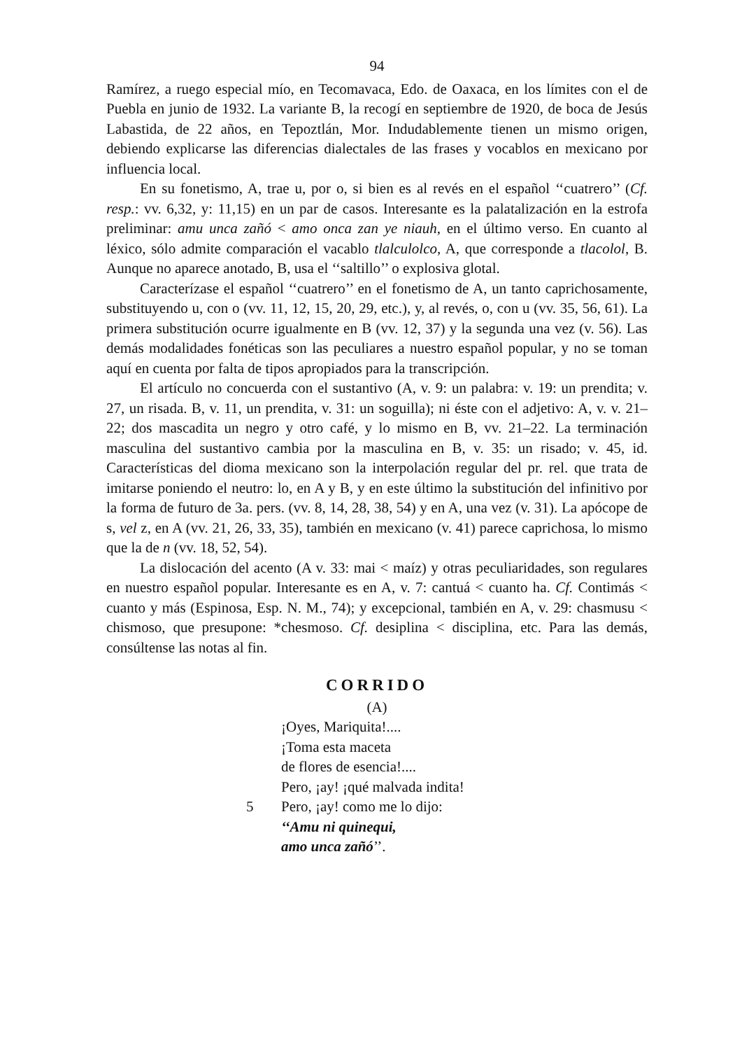94
Ramírez, a ruego especial mío, en Tecomavaca, Edo. de Oaxaca, en los límites con el de Puebla en junio de 1932. La variante B, la recogí en septiembre de 1920, de boca de Jesús Labastida, de 22 años, en Tepoztlán, Mor. Indudablemente tienen un mismo origen, debiendo explicarse las diferencias dialectales de las frases y vocablos en mexicano por influencia local.
En su fonetismo, A, trae u, por o, si bien es al revés en el español ‘‘cuatrero’’ (Cf. resp.: vv. 6,32, y: 11,15) en un par de casos. Interesante es la palatalización en la estrofa preliminar: amu unca zañó < amo onca zan ye niauh, en el último verso. En cuanto al léxico, sólo admite comparación el vacablo tlalculolco, A, que corresponde a tlacolol, B. Aunque no aparece anotado, B, usa el ‘‘saltillo’’ o explosiva glotal.
Caracterízase el español ‘‘cuatrero’’ en el fonetismo de A, un tanto caprichosamente, substituyendo u, con o (vv. 11, 12, 15, 20, 29, etc.), y, al revés, o, con u (vv. 35, 56, 61). La primera substitución ocurre igualmente en B (vv. 12, 37) y la segunda una vez (v. 56). Las demás modalidades fonéticas son las peculiares a nuestro español popular, y no se toman aquí en cuenta por falta de tipos apropiados para la transcripción.
El artículo no concuerda con el sustantivo (A, v. 9: un palabra: v. 19: un prendita; v. 27, un risada. B, v. 11, un prendita, v. 31: un soguilla); ni éste con el adjetivo: A, v. v. 21–22; dos mascadita un negro y otro café, y lo mismo en B, vv. 21–22. La terminación masculina del sustantivo cambia por la masculina en B, v. 35: un risado; v. 45, id. Características del dioma mexicano son la interpolación regular del pr. rel. que trata de imitarse poniendo el neutro: lo, en A y B, y en este último la substitución del infinitivo por la forma de futuro de 3a. pers. (vv. 8, 14, 28, 38, 54) y en A, una vez (v. 31). La apócope de s, vel z, en A (vv. 21, 26, 33, 35), también en mexicano (v. 41) parece caprichosa, lo mismo que la de n (vv. 18, 52, 54).
La dislocación del acento (A v. 33: mai < maíz) y otras peculiaridades, son regulares en nuestro español popular. Interesante es en A, v. 7: cantuá < cuanto ha. Cf. Contimás < cuanto y más (Espinosa, Esp. N. M., 74); y excepcional, también en A, v. 29: chasmusu < chismoso, que presupone: *chesmoso. Cf. desiplina < disciplina, etc. Para las demás, consúltense las notas al fin.
CORRIDO
(A)
¡Oyes, Mariquita!....
¡Toma esta maceta
de flores de esencia!....
Pero, ¡ay! ¡qué malvada indita!
5 Pero, ¡ay! como me lo dijo:
‘‘Amu ni quinequi,
amo unca zañó’’.